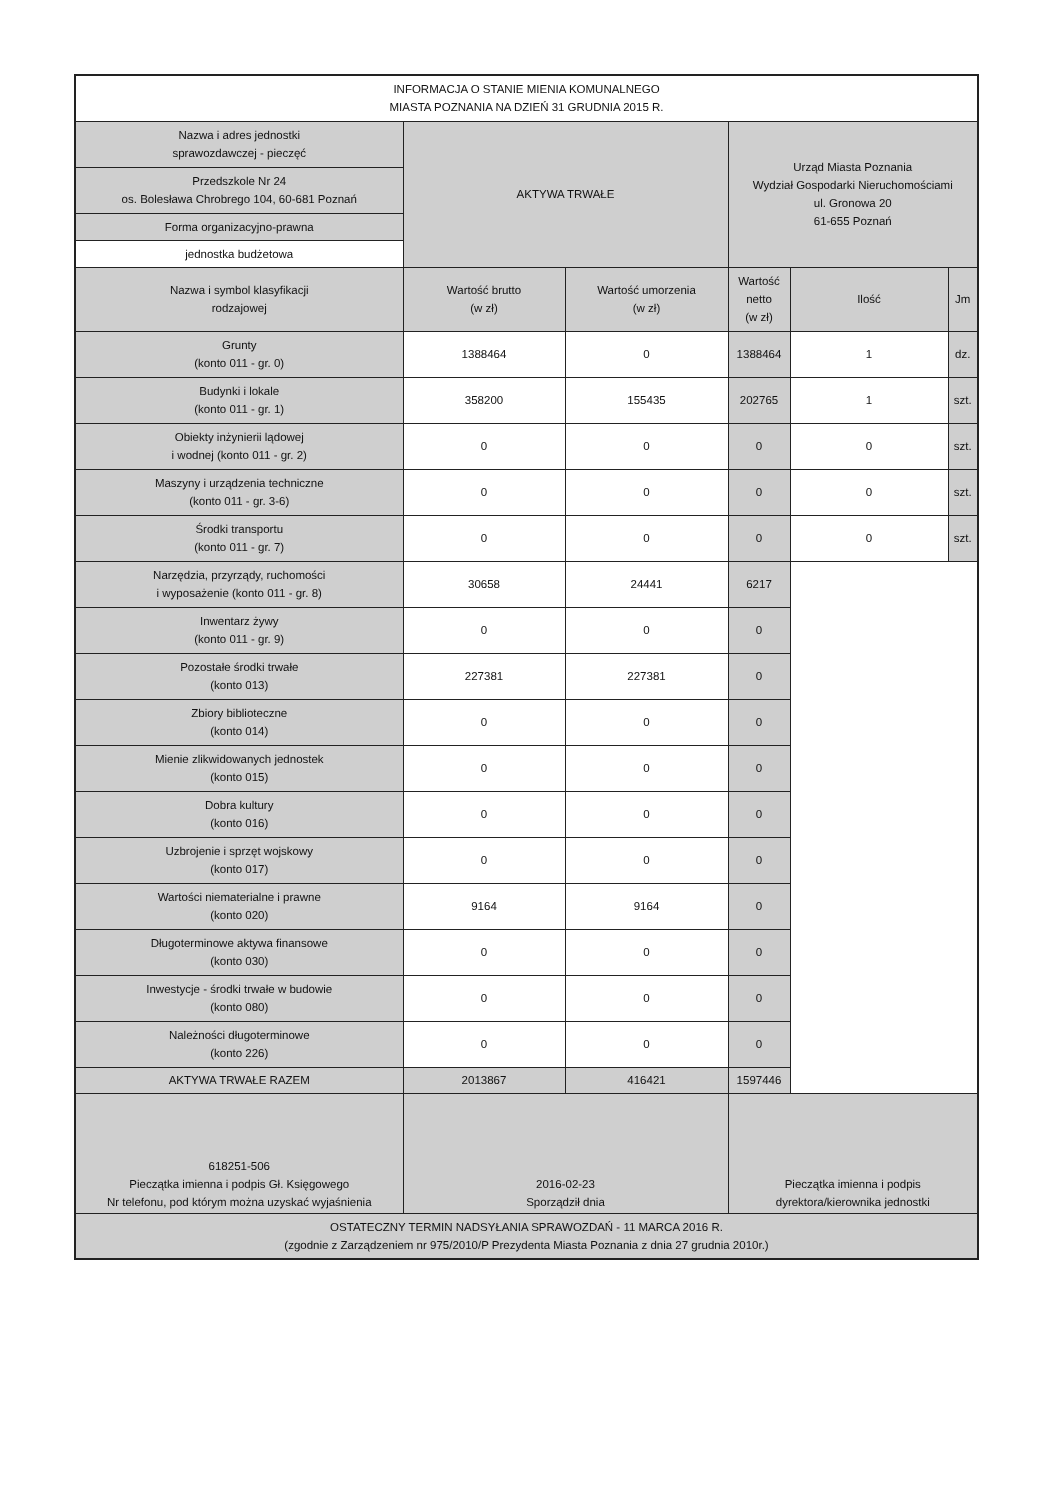| INFORMACJA O STANIE MIENIA KOMUNALNEGO MIASTA POZNANIA NA DZIEŃ 31 GRUDNIA 2015 R. | | | | | |
| Nazwa i adres jednostki sprawozdawczej - pieczęć | AKTYWA TRWAŁE | | Urząd Miasta Poznania Wydział Gospodarki Nieruchomościami ul. Gronowa 20 61-655 Poznań | | |
| Przedszkole Nr 24 os. Bolesława Chrobrego 104, 60-681 Poznań | | | | | |
| Forma organizacyjno-prawna | | | | | |
| jednostka budżetowa | | | | | |
| Nazwa i symbol klasyfikacji rodzajowej | Wartość brutto (w zł) | Wartość umorzenia (w zł) | Wartość netto (w zł) | Ilość | Jm |
| Grunty (konto 011 - gr. 0) | 1388464 | 0 | 1388464 | 1 | dz. |
| Budynki i lokale (konto 011 - gr. 1) | 358200 | 155435 | 202765 | 1 | szt. |
| Obiekty inżynierii lądowej i wodnej (konto 011 - gr. 2) | 0 | 0 | 0 | 0 | szt. |
| Maszyny i urządzenia techniczne (konto 011 - gr. 3-6) | 0 | 0 | 0 | 0 | szt. |
| Środki transportu (konto 011 - gr. 7) | 0 | 0 | 0 | 0 | szt. |
| Narzędzia, przyrządy, ruchomości i wyposażenie (konto 011 - gr. 8) | 30658 | 24441 | 6217 | | |
| Inwentarz żywy (konto 011 - gr. 9) | 0 | 0 | 0 | | |
| Pozostałe środki trwałe (konto 013) | 227381 | 227381 | 0 | | |
| Zbiory biblioteczne (konto 014) | 0 | 0 | 0 | | |
| Mienie zlikwidowanych jednostek (konto 015) | 0 | 0 | 0 | | |
| Dobra kultury (konto 016) | 0 | 0 | 0 | | |
| Uzbrojenie i sprzęt wojskowy (konto 017) | 0 | 0 | 0 | | |
| Wartości niematerialne i prawne (konto 020) | 9164 | 9164 | 0 | | |
| Długoterminowe aktywa finansowe (konto 030) | 0 | 0 | 0 | | |
| Inwestycje - środki trwałe w budowie (konto 080) | 0 | 0 | 0 | | |
| Należności długoterminowe (konto 226) | 0 | 0 | 0 | | |
| AKTYWA TRWAŁE RAZEM | 2013867 | 416421 | 1597446 | | |
| 618251-506 Pieczątka imienna i podpis Gł. Księgowego Nr telefonu, pod którym można uzyskać wyjaśnienia | 2016-02-23 Sporządził dnia | | Pieczątka imienna i podpis dyrektora/kierownika jednostki | | |
| OSTATECZNY TERMIN NADSYŁANIA SPRAWOZDAŃ - 11 MARCA 2016 R. (zgodnie z Zarządzeniem nr 975/2010/P Prezydenta Miasta Poznania z dnia 27 grudnia 2010r.) | | | | | |